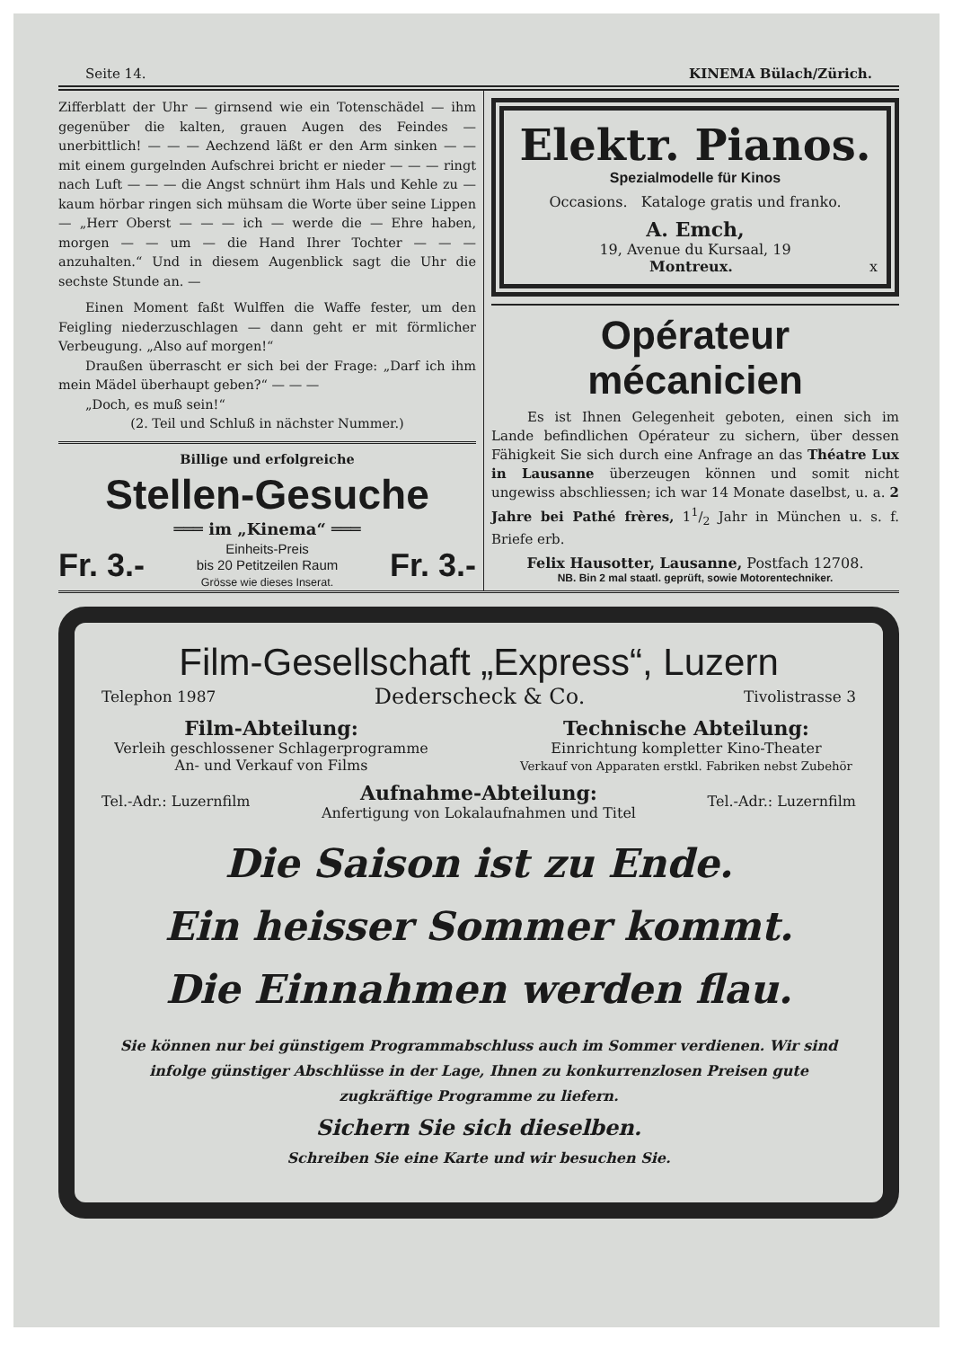Seite 14. KINEMA Bülach/Zürich.
Zifferblatt der Uhr — girnsend wie ein Totenschädel — ihm gegenüber die kalten, grauen Augen des Feindes — unerbittlich! — — — Aechzend läßt er den Arm sinken — — mit einem gurgelnden Aufschrei bricht er nieder — — — ringt nach Luft — — — die Angst schnürt ihm Hals und Kehle zu — kaum hörbar ringen sich mühsam die Worte über seine Lippen — „Herr Oberst — — — ich — werde die — Ehre haben, morgen — — um — die Hand Ihrer Tochter — — — anzuhalten.“ Und in diesem Augenblick sagt die Uhr die sechste Stunde an. —
Einen Moment faßt Wulffen die Waffe fester, um den Feigling niederzuschlagen — dann geht er mit förmlicher Verbeugung. „Also auf morgen!“
Draußen überrascht er sich bei der Frage: „Darf ich ihm mein Mädel überhaupt geben?“ — — —
„Doch, es muß sein!“
(2. Teil und Schluß in nächster Nummer.)
Billige und erfolgreiche
Stellen-Gesuche
═══ im „Kinema“ ═══
Fr. 3.- Einheits-Preis
bis 20 Petitzeilen Raum
Grösse wie dieses Inserat. Fr. 3.-
Elektr. Pianos.
Spezialmodelle für Kinos
Occasions. Kataloge gratis und franko.
A. Emch,
19, Avenue du Kursaal, 19
Montreux. x
Opérateur mécanicien
Es ist Ihnen Gelegenheit geboten, einen sich im Lande befindlichen Opérateur zu sichern, über dessen Fähigkeit Sie sich durch eine Anfrage an das Théatre Lux in Lausanne überzeugen können und somit nicht ungewiss abschliessen; ich war 14 Monate daselbst, u. a. 2 Jahre bei Pathé frères, 11/2 Jahr in München u. s. f. Briefe erb.
Felix Hausotter, Lausanne, Postfach 12708.
NB. Bin 2 mal staatl. geprüft, sowie Motorentechniker.
Film-Gesellschaft „Express“, Luzern
Telephon 1987 Dederscheck & Co. Tivolistrasse 3
Film-Abteilung:
Verleih geschlossener Schlagerprogramme
An- und Verkauf von Films
Technische Abteilung:
Einrichtung kompletter Kino-Theater
Verkauf von Apparaten erstkl. Fabriken nebst Zubehör
Tel.-Adr.: Luzernfilm Aufnahme-Abteilung:
Anfertigung von Lokalaufnahmen und Titel Tel.-Adr.: Luzernfilm
Die Saison ist zu Ende.
Ein heisser Sommer kommt.
Die Einnahmen werden flau.
Sie können nur bei günstigem Programmabschluss auch im Sommer verdienen. Wir sind infolge günstiger Abschlüsse in der Lage, Ihnen zu konkurrenzlosen Preisen gute zugkräftige Programme zu liefern.
Sichern Sie sich dieselben.
Schreiben Sie eine Karte und wir besuchen Sie.